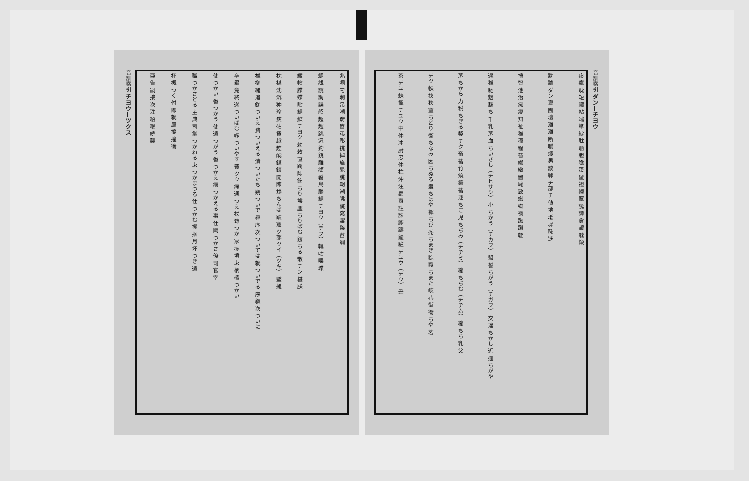音訓索引 チヨウ—ツクス
| 兆 凋 刁 剸 吊 嘲 奝 岧 弔 彫 挑 掉 旐 晁 朓 朝 潮 眺 祧 窕 糶 棨 苕 蜩 |
| 蜩 覜 誂 調 諜 貂 超 趙 跳 迢 釣 銚 雕 頫 髫 鳥 鵰 鯛 チヨウ（テフ） 輒 咕 喋 堞 |
| 鯫 帖 牒 蝶 貼 鯛 鰈 チヨク 勅 敕 直 躅 陟 飭 ちり 埃 塵 ちりばむ 鏤 ちる 散 チン 椹 朕 |
| 枕 椹 沈 沉 狆 珍 疢 砧 賃 趁 趂 酖 鍖 鎮 闖 陳 鴆 ちんば 跛 蹇 ツ部 ツイ（ツキ） 墜 搥 |
| 椎 槌 縋 追 鎚 ついえ 費 ついえる 潰 ついたち 朔 ついで 尋 序 次 ついては 就 ついでる 序 叙 次 ついに |
| 卒 畢 竟 終 遂 ついばむ 啄 ついやす 費 ツウ 痛 通 つえ 杖 筇 つか 冢 塚 墳 束 柄 欛 つかい |
| 使 つかい 番 つかう 使 遣 つがう 番 つかえ 痞 つかえる 事 仕 閊 つかさ 僚 司 官 宰 |
| 職 つかさどる 主 典 司 掌 つかねる 束 つかまつる 仕 つかむ 攫 掴 月 坏 つき 遣 |
| 杯 槻 つく 付 即 就 属 搗 撞 衝 |
| 亜 告 嗣 接 次 注 紹 継 続 襲 |
| 痰 癉 眈 短 禫 站 端 箪 綻 耽 聃 胆 膽 蛋 蜑 袒 襌 覃 誕 譚 貪 赧 躭 鍛 |
| 黕 黵 ダン 亶 團 壇 灘 灘 断 暖 煖 男 談 鄲 チ部 チ 値 地 坻 墀 恥 迻 |
| 摛 智 池 治 痴 癡 知 祉 稚 穉 程 笞 絺 緻 置 恥 致 蜘 蜘 褫 踟 躓 輊 |
| 遅 稚 馳 魑 黐 ち 千 乳 茅 血 ちいさし（チヒサシ） 小 ちかう（チカフ） 盟 誓 ちがう（チガフ） 交 違 ちかし 近 邇 ちがや |
| 茅 ちから 力 税 ちぎる 契 チク 畜 蓄 竹 筑 築 蓄 逐 ちご 児 ちぢみ（チヂミ） 縮 ちぢむ（チヂム） 縮 ちち 乳 父 |
| チツ 帙 挟 秩 窒 ちどり 鵆 ちなみ 因 ちぬる 釁 ちはや 襌 ちび 禿 ちまき 粽 糭 ちまた 岐 巷 街 衢 ちや 茗 |
| 茶 チユ 蛛 鼅 チユウ 中 仲 冲 厨 忠 仲 柱 沖 注 蟲 衷 註 誅 躕 躊 鍮 駐 チユウ（チウ） 丑 |
音訓索引 ダン—チヨウ